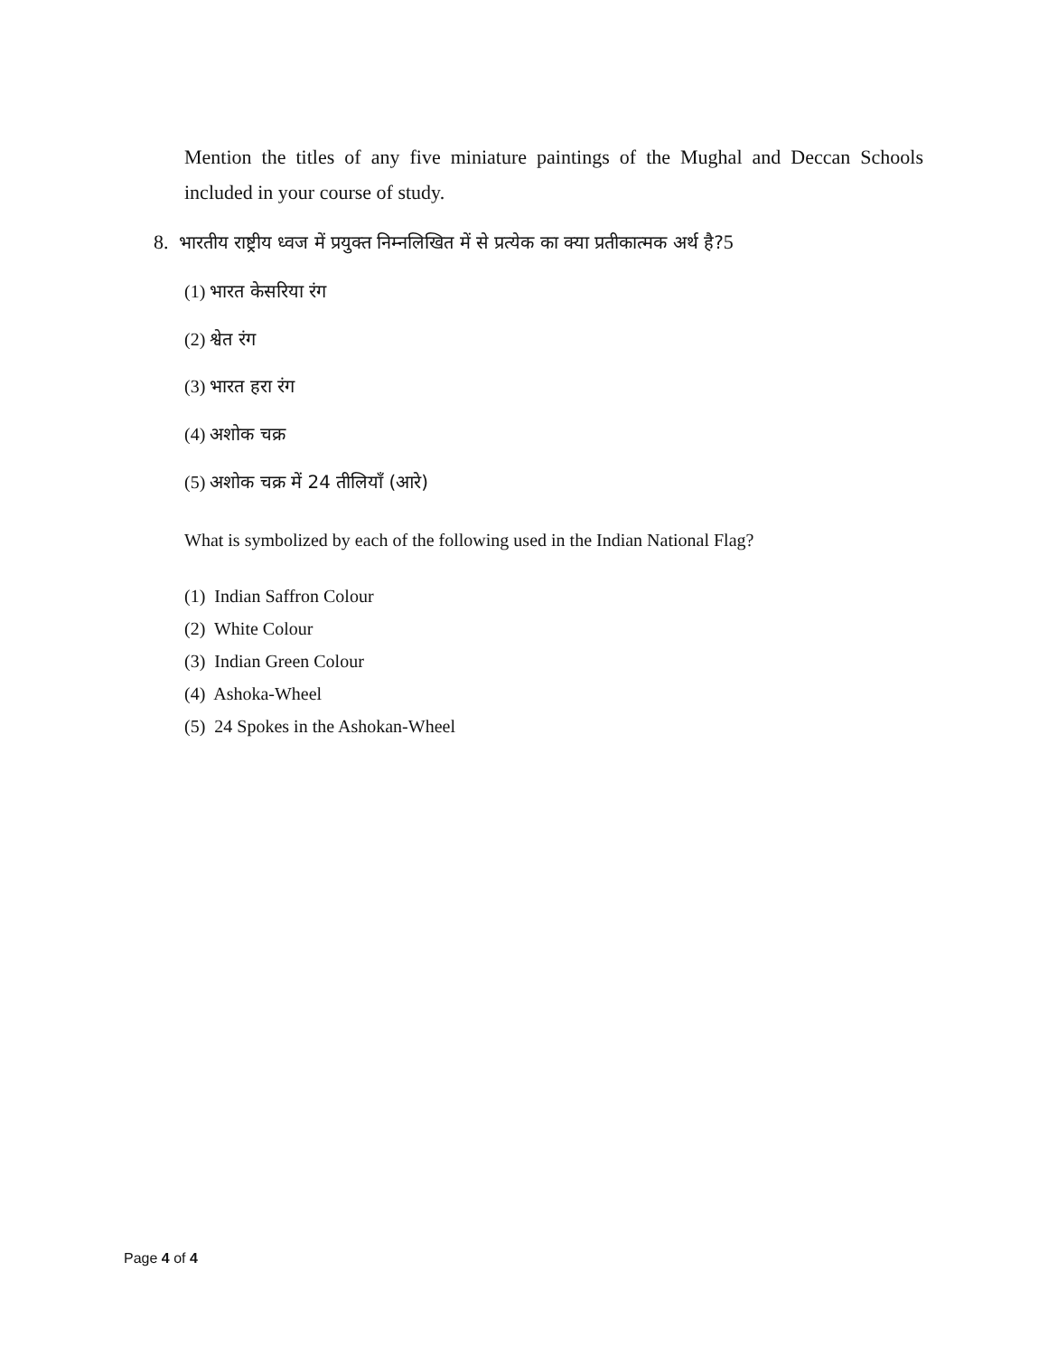Mention the titles of any five miniature paintings of the Mughal and Deccan Schools included in your course of study.
8. भारतीय राष्ट्रीय ध्वज में प्रयुक्त निम्नलिखित में से प्रत्येक का क्या प्रतीकात्मक अर्थ है?5
(1) भारत केसरिया रंग
(2) श्वेत रंग
(3) भारत हरा रंग
(4) अशोक चक्र
(5) अशोक चक्र में 24 तीलियाँ (आरे)
What is symbolized by each of the following used in the Indian National Flag?
(1) Indian Saffron Colour
(2) White Colour
(3) Indian Green Colour
(4) Ashoka-Wheel
(5) 24 Spokes in the Ashokan-Wheel
Page 4 of 4